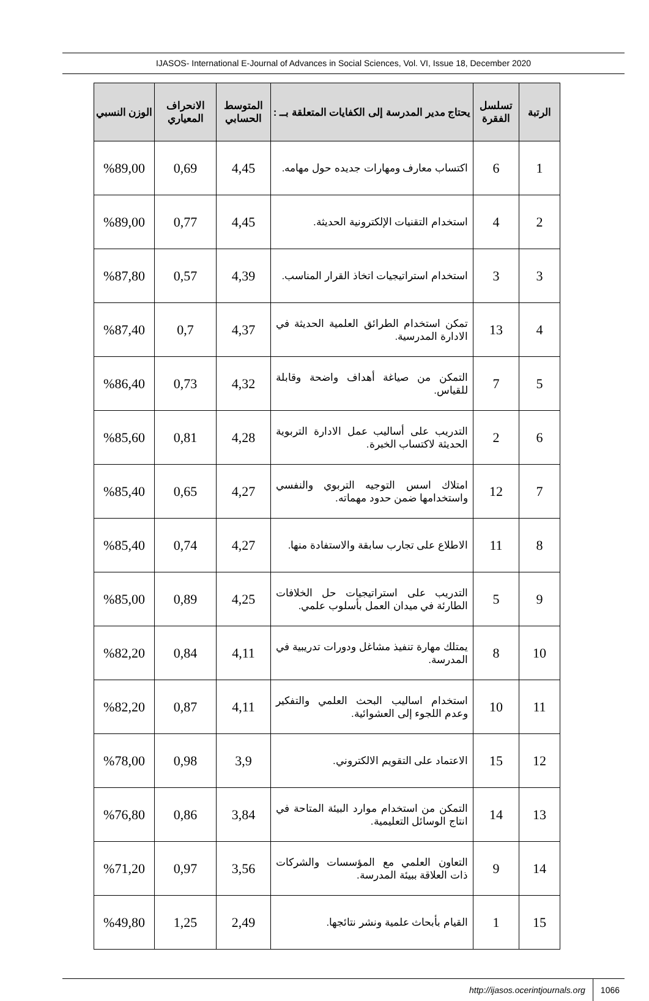IJASOS- International E-Journal of Advances in Social Sciences, Vol. VI, Issue 18, December 2020
| الرتبة | تسلسل الفقرة | يحتاج مدير المدرسة إلى الكفايات المتعلقة بــ : | المتوسط الحسابي | الانحراف المعياري | الوزن النسبي |
| --- | --- | --- | --- | --- | --- |
| 1 | 6 | اكتساب معارف ومهارات جديده حول مهامه. | 4,45 | 0,69 | %89,00 |
| 2 | 4 | استخدام التقنيات الإلكترونية الحديثة. | 4,45 | 0,77 | %89,00 |
| 3 | 3 | استخدام استراتيجيات اتخاذ القرار المناسب. | 4,39 | 0,57 | %87,80 |
| 4 | 13 | تمكن استخدام الطرائق العلمية الحديثة في الادارة المدرسية. | 4,37 | 0,7 | %87,40 |
| 5 | 7 | التمكن من صياغة أهداف واضحة وقابلة للقياس. | 4,32 | 0,73 | %86,40 |
| 6 | 2 | التدريب على أساليب عمل الادارة التربوية الحديثة لاكتساب الخبرة. | 4,28 | 0,81 | %85,60 |
| 7 | 12 | امتلاك اسس التوجيه التربوي والنفسي واستخدامها ضمن حدود مهماته. | 4,27 | 0,65 | %85,40 |
| 8 | 11 | الاطلاع على تجارب سابقة والاستفادة منها. | 4,27 | 0,74 | %85,40 |
| 9 | 5 | التدريب على استراتيجيات حل الخلافات الطارئة في ميدان العمل بأسلوب علمي. | 4,25 | 0,89 | %85,00 |
| 10 | 8 | يمتلك مهارة تنفيذ مشاغل ودورات تدريبية في المدرسة. | 4,11 | 0,84 | %82,20 |
| 11 | 10 | استخدام اساليب البحث العلمي والتفكير وعدم اللجوء إلى العشوائية. | 4,11 | 0,87 | %82,20 |
| 12 | 15 | الاعتماد على التقويم الالكتروني. | 3,9 | 0,98 | %78,00 |
| 13 | 14 | التمكن من استخدام موارد البيئة المتاحة في انتاج الوسائل التعليمية. | 3,84 | 0,86 | %76,80 |
| 14 | 9 | التعاون العلمي مع المؤسسات والشركات ذات العلاقة ببيئة المدرسة. | 3,56 | 0,97 | %71,20 |
| 15 | 1 | القيام بأبحاث علمية ونشر نتائجها. | 2,49 | 1,25 | %49,80 |
http://ijasos.ocerintjournals.org 1066